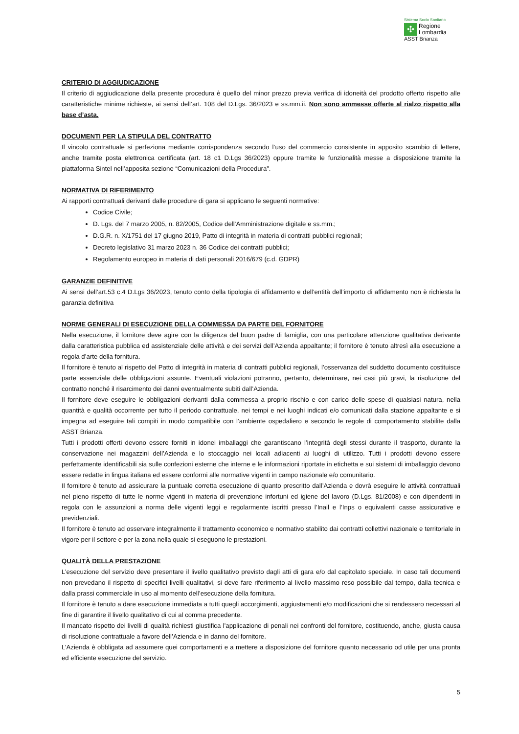Sistema Socio Sanitario
✣
Regione
Lombardia
ASST Brianza
CRITERIO DI AGGIUDICAZIONE
Il criterio di aggiudicazione della presente procedura è quello del minor prezzo previa verifica di idoneità del prodotto offerto rispetto alle caratteristiche minime richieste, ai sensi dell’art. 108 del D.Lgs. 36/2023 e ss.mm.ii. Non sono ammesse offerte al rialzo rispetto alla base d’asta.
DOCUMENTI PER LA STIPULA DEL CONTRATTO
Il vincolo contrattuale si perfeziona mediante corrispondenza secondo l’uso del commercio consistente in apposito scambio di lettere, anche tramite posta elettronica certificata (art. 18 c1 D.Lgs 36/2023) oppure tramite le funzionalità messe a disposizione tramite la piattaforma Sintel nell’apposita sezione “Comunicazioni della Procedura”.
NORMATIVA DI RIFERIMENTO
Ai rapporti contrattuali derivanti dalle procedure di gara si applicano le seguenti normative:
Codice Civile;
D. Lgs. del 7 marzo 2005, n. 82/2005, Codice dell’Amministrazione digitale e ss.mm.;
D.G.R. n. X/1751 del 17 giugno 2019, Patto di integrità in materia di contratti pubblici regionali;
Decreto legislativo 31 marzo 2023 n. 36 Codice dei contratti pubblici;
Regolamento europeo in materia di dati personali 2016/679 (c.d. GDPR)
GARANZIE DEFINITIVE
Ai sensi dell’art.53 c.4 D.Lgs 36/2023, tenuto conto della tipologia di affidamento e dell’entità dell’importo di affidamento non è richiesta la garanzia definitiva
NORME GENERALI DI ESECUZIONE DELLA COMMESSA DA PARTE DEL FORNITORE
Nella esecuzione, il fornitore deve agire con la diligenza del buon padre di famiglia, con una particolare attenzione qualitativa derivante dalla caratteristica pubblica ed assistenziale delle attività e dei servizi dell’Azienda appaltante; il fornitore è tenuto altresì alla esecuzione a regola d’arte della fornitura.
Il fornitore è tenuto al rispetto del Patto di integrità in materia di contratti pubblici regionali, l’osservanza del suddetto documento costituisce parte essenziale delle obbligazioni assunte. Eventuali violazioni potranno, pertanto, determinare, nei casi più gravi, la risoluzione del contratto nonché il risarcimento dei danni eventualmente subiti dall’Azienda.
Il fornitore deve eseguire le obbligazioni derivanti dalla commessa a proprio rischio e con carico delle spese di qualsiasi natura, nella quantità e qualità occorrente per tutto il periodo contrattuale, nei tempi e nei luoghi indicati e/o comunicati dalla stazione appaltante e si impegna ad eseguire tali compiti in modo compatibile con l’ambiente ospedaliero e secondo le regole di comportamento stabilite dalla ASST Brianza.
Tutti i prodotti offerti devono essere forniti in idonei imballaggi che garantiscano l’integrità degli stessi durante il trasporto, durante la conservazione nei magazzini dell’Azienda e lo stoccaggio nei locali adiacenti ai luoghi di utilizzo. Tutti i prodotti devono essere perfettamente identificabili sia sulle confezioni esterne che interne e le informazioni riportate in etichetta e sui sistemi di imballaggio devono essere redatte in lingua italiana ed essere conformi alle normative vigenti in campo nazionale e/o comunitario.
Il fornitore è tenuto ad assicurare la puntuale corretta esecuzione di quanto prescritto dall’Azienda e dovrà eseguire le attività contrattuali nel pieno rispetto di tutte le norme vigenti in materia di prevenzione infortuni ed igiene del lavoro (D.Lgs. 81/2008) e con dipendenti in regola con le assunzioni a norma delle vigenti leggi e regolarmente iscritti presso l’Inail e l’Inps o equivalenti casse assicurative e previdenziali.
Il fornitore è tenuto ad osservare integralmente il trattamento economico e normativo stabilito dai contratti collettivi nazionale e territoriale in vigore per il settore e per la zona nella quale si eseguono le prestazioni.
QUALITÀ DELLA PRESTAZIONE
L’esecuzione del servizio deve presentare il livello qualitativo previsto dagli atti di gara e/o dal capitolato speciale. In caso tali documenti non prevedano il rispetto di specifici livelli qualitativi, si deve fare riferimento al livello massimo reso possibile dal tempo, dalla tecnica e dalla prassi commerciale in uso al momento dell’esecuzione della fornitura.
Il fornitore è tenuto a dare esecuzione immediata a tutti quegli accorgimenti, aggiustamenti e/o modificazioni che si rendessero necessari al fine di garantire il livello qualitativo di cui al comma precedente.
Il mancato rispetto dei livelli di qualità richiesti giustifica l’applicazione di penali nei confronti del fornitore, costituendo, anche, giusta causa di risoluzione contrattuale a favore dell’Azienda e in danno del fornitore.
L’Azienda è obbligata ad assumere quei comportamenti e a mettere a disposizione del fornitore quanto necessario od utile per una pronta ed efficiente esecuzione del servizio.
5